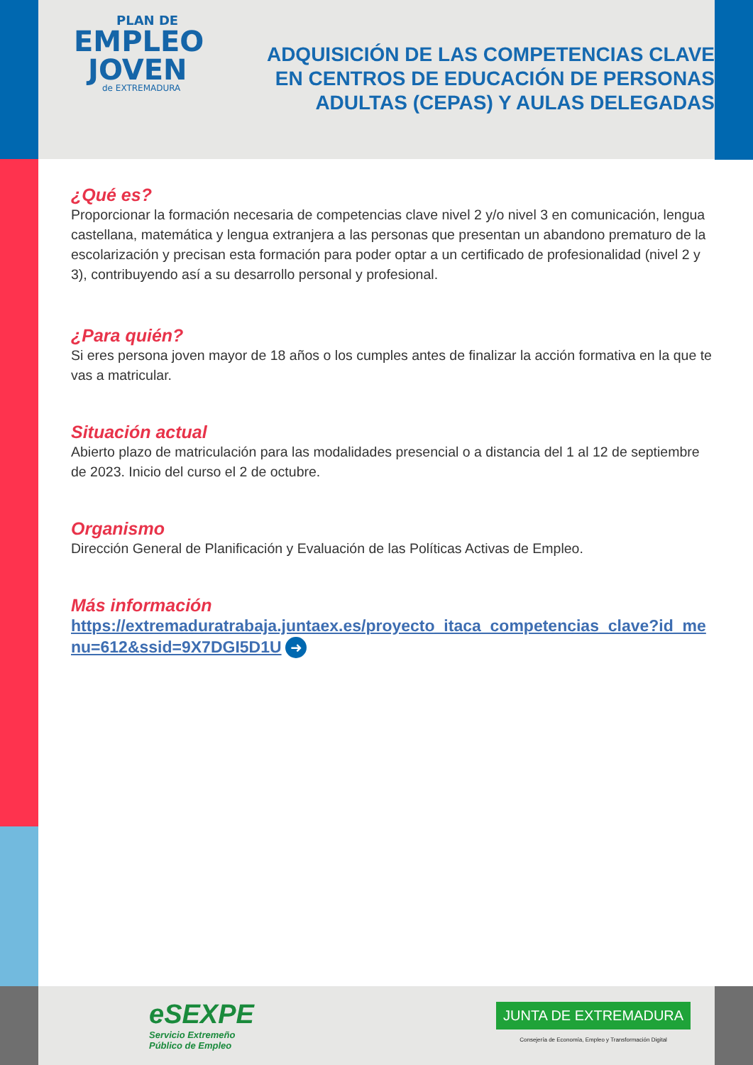PLAN DE
EMPLEO
JOVEN
de EXTREMADURA
ADQUISICIÓN DE LAS COMPETENCIAS CLAVE
EN CENTROS DE EDUCACIÓN DE PERSONAS
ADULTAS (CEPAS) Y AULAS DELEGADAS
¿Qué es?
Proporcionar la formación necesaria de competencias clave nivel 2 y/o nivel 3 en comunicación, lengua castellana, matemática y lengua extranjera a las personas que presentan un abandono prematuro de la escolarización y precisan esta formación para poder optar a un certificado de profesionalidad (nivel 2 y 3), contribuyendo así a su desarrollo personal y profesional.
¿Para quién?
Si eres persona joven mayor de 18 años o los cumples antes de finalizar la acción formativa en la que te vas a matricular.
Situación actual
Abierto plazo de matriculación para las modalidades presencial o a distancia del 1 al 12 de septiembre de 2023. Inicio del curso el 2 de octubre.
Organismo
Dirección General de Planificación y Evaluación de las Políticas Activas de Empleo.
Más información
https://extremaduratrabaja.juntaex.es/proyecto_itaca_competencias_clave?id_menu=612&ssid=9X7DGI5D1U ➜
eSEXPE
Servicio Extremeño
Público de Empleo
JUNTA DE EXTREMADURA
Consejería de Economía, Empleo y Transformación Digital